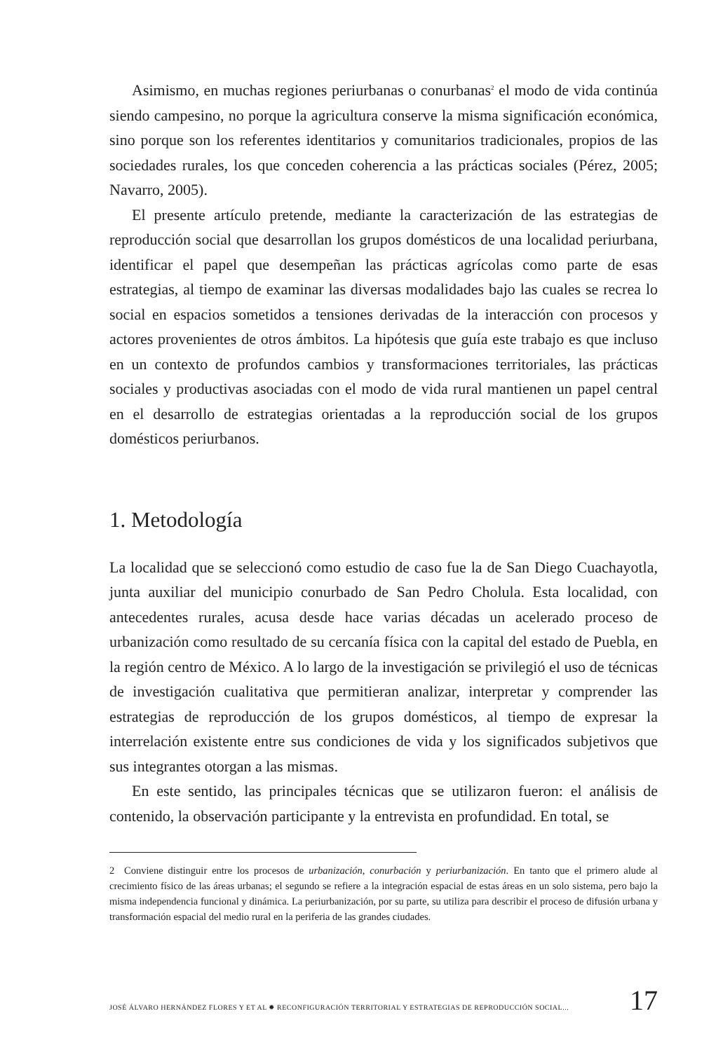Asimismo, en muchas regiones periurbanas o conurbanas<sup>2</sup> el modo de vida continúa siendo campesino, no porque la agricultura conserve la misma significación económica, sino porque son los referentes identitarios y comunitarios tradicionales, propios de las sociedades rurales, los que conceden coherencia a las prácticas sociales (Pérez, 2005; Navarro, 2005).
El presente artículo pretende, mediante la caracterización de las estrategias de reproducción social que desarrollan los grupos domésticos de una localidad periurbana, identificar el papel que desempeñan las prácticas agrícolas como parte de esas estrategias, al tiempo de examinar las diversas modalidades bajo las cuales se recrea lo social en espacios sometidos a tensiones derivadas de la interacción con procesos y actores provenientes de otros ámbitos. La hipótesis que guía este trabajo es que incluso en un contexto de profundos cambios y transformaciones territoriales, las prácticas sociales y productivas asociadas con el modo de vida rural mantienen un papel central en el desarrollo de estrategias orientadas a la reproducción social de los grupos domésticos periurbanos.
1. Metodología
La localidad que se seleccionó como estudio de caso fue la de San Diego Cuachayotla, junta auxiliar del municipio conurbado de San Pedro Cholula. Esta localidad, con antecedentes rurales, acusa desde hace varias décadas un acelerado proceso de urbanización como resultado de su cercanía física con la capital del estado de Puebla, en la región centro de México. A lo largo de la investigación se privilegió el uso de técnicas de investigación cualitativa que permitieran analizar, interpretar y comprender las estrategias de reproducción de los grupos domésticos, al tiempo de expresar la interrelación existente entre sus condiciones de vida y los significados subjetivos que sus integrantes otorgan a las mismas.
En este sentido, las principales técnicas que se utilizaron fueron: el análisis de contenido, la observación participante y la entrevista en profundidad. En total, se
2 Conviene distinguir entre los procesos de urbanización, conurbación y periurbanización. En tanto que el primero alude al crecimiento físico de las áreas urbanas; el segundo se refiere a la integración espacial de estas áreas en un solo sistema, pero bajo la misma independencia funcional y dinámica. La periurbanización, por su parte, su utiliza para describir el proceso de difusión urbana y transformación espacial del medio rural en la periferia de las grandes ciudades.
JOSÉ ÁLVARO HERNÁNDEZ FLORES Y ET AL ✹ RECONFIGURACIÓN TERRITORIAL Y ESTRATEGIAS DE REPRODUCCIÓN SOCIAL... 17